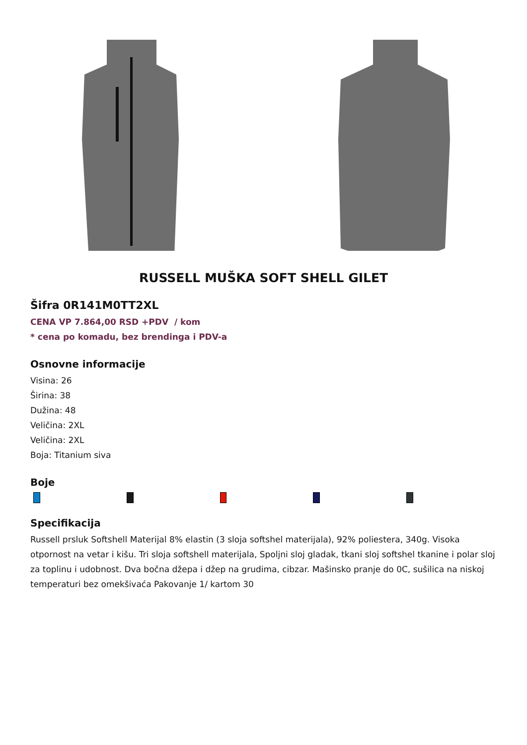RUSSELL MUŠKA SOFT SHELL GILET
Šifra 0R141M0TT2XL
CENA VP 7.864,00 RSD +PDV / kom
* cena po komadu, bez brendinga i PDV-a
Osnovne informacije
Visina: 26
Širina: 38
Dužina: 48
Veličina: 2XL
Veličina: 2XL
Boja: Titanium siva
Boje
Specifikacija
Russell prsluk Softshell Materijal 8% elastin (3 sloja softshel materijala), 92% poliestera, 340g. Visoka otpornost na vetar i kišu. Tri sloja softshell materijala, Spoljni sloj gladak, tkani sloj softshel tkanine i polar sloj za toplinu i udobnost. Dva bočna džepa i džep na grudima, cibzar. Mašinsko pranje do 0C, sušilica na niskoj temperaturi bez omekšivaća Pakovanje 1/ kartom 30